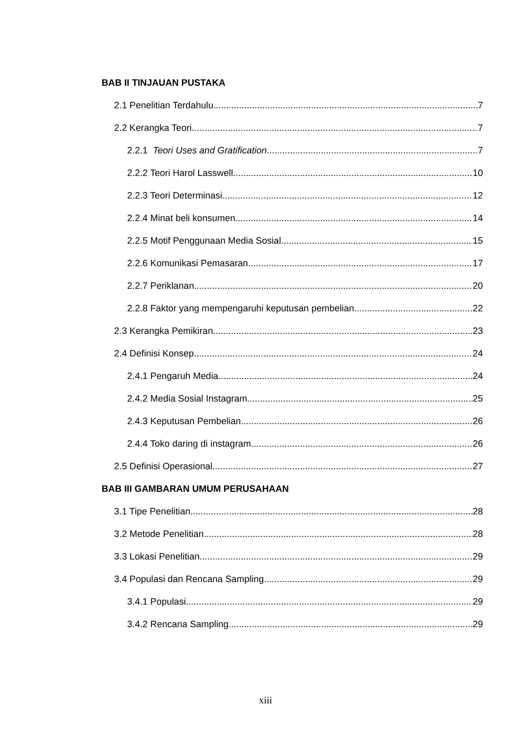BAB II TINJAUAN PUSTAKA
2.1 Penelitian Terdahulu 7
2.2 Kerangka Teori 7
2.2.1 Teori Uses and Gratification 7
2.2.2 Teori Harol Lasswell 10
2.2.3 Teori Determinasi 12
2.2.4 Minat beli konsumen 14
2.2.5 Motif Penggunaan Media Sosial 15
2.2.6 Komunikasi Pemasaran 17
2.2.7 Periklanan 20
2.2.8 Faktor yang mempengaruhi keputusan pembelian 22
2.3 Kerangka Pemikiran 23
2.4 Definisi Konsep 24
2.4.1 Pengaruh Media 24
2.4.2 Media Sosial Instagram 25
2.4.3 Keputusan Pembelian 26
2.4.4 Toko daring di instagram 26
2.5 Definisi Operasional 27
BAB III GAMBARAN UMUM PERUSAHAAN
3.1 Tipe Penelitian 28
3.2 Metode Penelitian 28
3.3 Lokasi Penelitian 29
3.4 Populasi dan Rencana Sampling 29
3.4.1 Populasi 29
3.4.2 Rencana Sampling 29
xiii